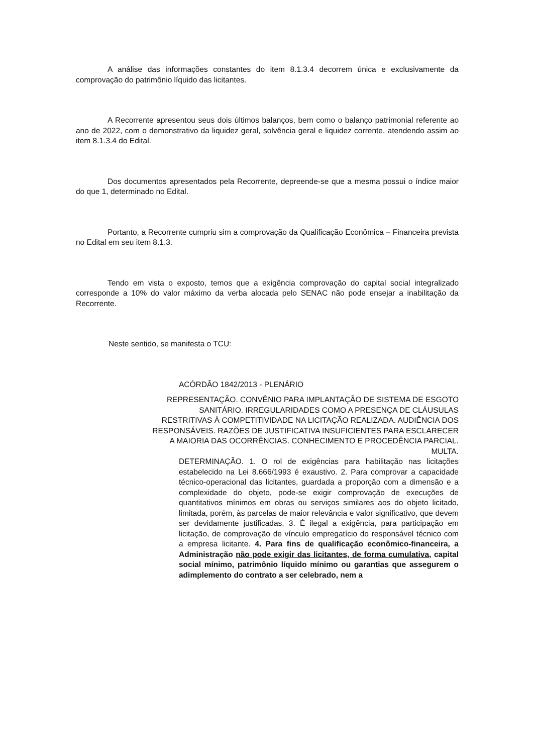A análise das informações constantes do item 8.1.3.4 decorrem única e exclusivamente da comprovação do patrimônio líquido das licitantes.
A Recorrente apresentou seus dois últimos balanços, bem como o balanço patrimonial referente ao ano de 2022, com o demonstrativo da liquidez geral, solvência geral e liquidez corrente, atendendo assim ao item 8.1.3.4 do Edital.
Dos documentos apresentados pela Recorrente, depreende-se que a mesma possui o índice maior do que 1, determinado no Edital.
Portanto, a Recorrente cumpriu sim a comprovação da Qualificação Econômica – Financeira prevista no Edital em seu item 8.1.3.
Tendo em vista o exposto, temos que a exigência comprovação do capital social integralizado corresponde a 10% do valor máximo da verba alocada pelo SENAC não pode ensejar a inabilitação da Recorrente.
Neste sentido, se manifesta o TCU:
ACÓRDÃO 1842/2013 - PLENÁRIO
REPRESENTAÇÃO. CONVÊNIO PARA IMPLANTAÇÃO DE SISTEMA DE ESGOTO SANITÁRIO. IRREGULARIDADES COMO A PRESENÇA DE CLÁUSULAS RESTRITIVAS À COMPETITIVIDADE NA LICITAÇÃO REALIZADA. AUDIÊNCIA DOS RESPONSÁVEIS. RAZÕES DE JUSTIFICATIVA INSUFICIENTES PARA ESCLARECER A MAIORIA DAS OCORRÊNCIAS. CONHECIMENTO E PROCEDÊNCIA PARCIAL. MULTA.
DETERMINAÇÃO. 1. O rol de exigências para habilitação nas licitações estabelecido na Lei 8.666/1993 é exaustivo. 2. Para comprovar a capacidade técnico-operacional das licitantes, guardada a proporção com a dimensão e a complexidade do objeto, pode-se exigir comprovação de execuções de quantitativos mínimos em obras ou serviços similares aos do objeto licitado, limitada, porém, às parcelas de maior relevância e valor significativo, que devem ser devidamente justificadas. 3. É ilegal a exigência, para participação em licitação, de comprovação de vínculo empregatício do responsável técnico com a empresa licitante. 4. Para fins de qualificação econômico-financeira, a Administração não pode exigir das licitantes, de forma cumulativa, capital social mínimo, patrimônio líquido mínimo ou garantias que assegurem o adimplemento do contrato a ser celebrado, nem a